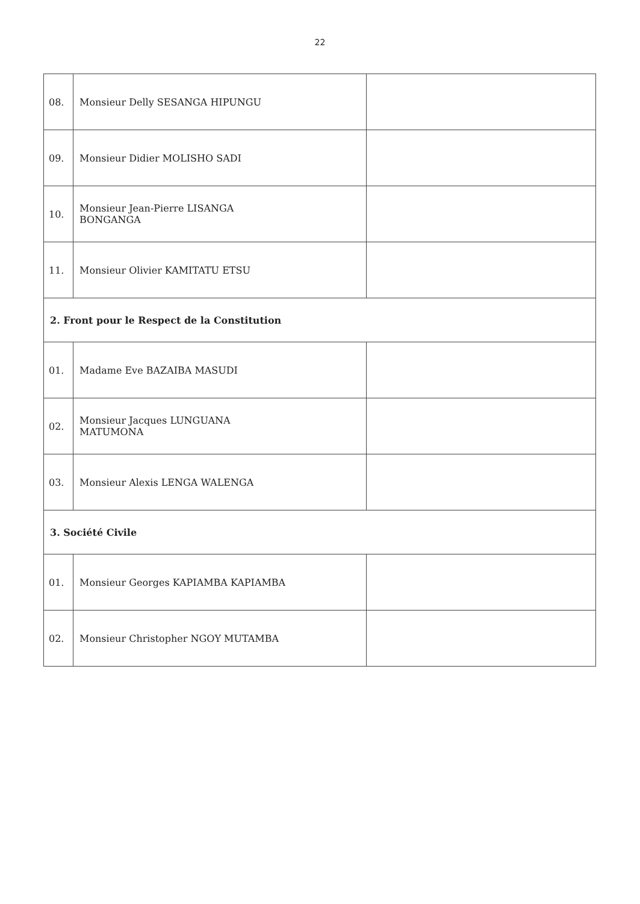22
| 08. | Monsieur Delly SESANGA HIPUNGU | |
| 09. | Monsieur Didier MOLISHO SADI | |
| 10. | Monsieur Jean-Pierre LISANGA BONGANGA | |
| 11. | Monsieur Olivier KAMITATU ETSU | |
| 2. Front pour le Respect de la Constitution | | |
| 01. | Madame Eve BAZAIBA MASUDI | |
| 02. | Monsieur Jacques LUNGUANA MATUMONA | |
| 03. | Monsieur Alexis LENGA WALENGA | |
| 3. Société Civile | | |
| 01. | Monsieur Georges KAPIAMBA KAPIAMBA | |
| 02. | Monsieur Christopher NGOY MUTAMBA | |